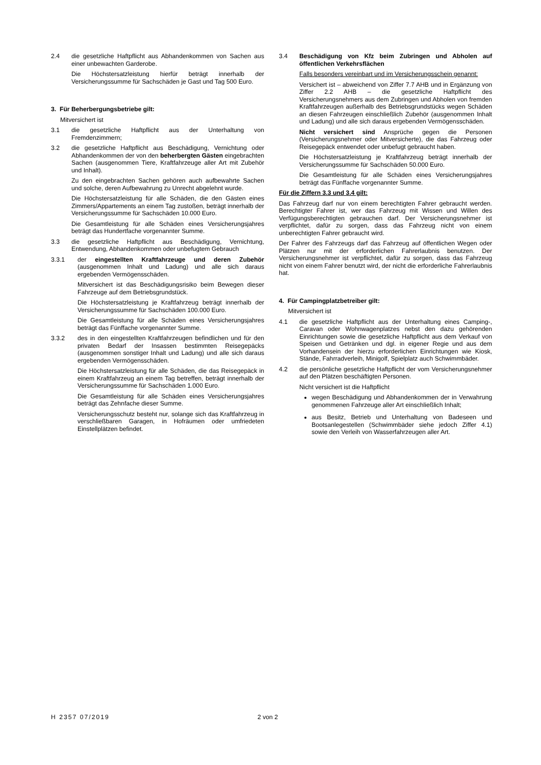2.4 die gesetzliche Haftpflicht aus Abhandenkommen von Sachen aus einer unbewachten Garderobe.
Die Höchstersatzleistung hierfür beträgt innerhalb der Versicherungssumme für Sachschäden je Gast und Tag 500 Euro.
3. Für Beherbergungsbetriebe gilt:
Mitversichert ist
3.1 die gesetzliche Haftpflicht aus der Unterhaltung von Fremdenzimmern;
3.2 die gesetzliche Haftpflicht aus Beschädigung, Vernichtung oder Abhandenkommen der von den beherbergten Gästen eingebrachten Sachen (ausgenommen Tiere, Kraftfahrzeuge aller Art mit Zubehör und Inhalt).
Zu den eingebrachten Sachen gehören auch aufbewahrte Sachen und solche, deren Aufbewahrung zu Unrecht abgelehnt wurde.
Die Höchstersatzleistung für alle Schäden, die den Gästen eines Zimmers/Appartements an einem Tag zustoßen, beträgt innerhalb der Versicherungssumme für Sachschäden 10.000 Euro.
Die Gesamtleistung für alle Schäden eines Versicherungsjahres beträgt das Hundertfache vorgenannter Summe.
3.3 die gesetzliche Haftpflicht aus Beschädigung, Vernichtung, Entwendung, Abhandenkommen oder unbefugtem Gebrauch
3.3.1 der eingestellten Kraftfahrzeuge und deren Zubehör (ausgenommen Inhalt und Ladung) und alle sich daraus ergebenden Vermögensschäden.
Mitversichert ist das Beschädigungsrisiko beim Bewegen dieser Fahrzeuge auf dem Betriebsgrundstück.
Die Höchstersatzleistung je Kraftfahrzeug beträgt innerhalb der Versicherungssumme für Sachschäden 100.000 Euro.
Die Gesamtleistung für alle Schäden eines Versicherungsjahres beträgt das Fünffache vorgenannter Summe.
3.3.2 des in den eingestellten Kraftfahrzeugen befindlichen und für den privaten Bedarf der Insassen bestimmten Reisegepäcks (ausgenommen sonstiger Inhalt und Ladung) und alle sich daraus ergebenden Vermögensschäden.
Die Höchstersatzleistung für alle Schäden, die das Reisegepäck in einem Kraftfahrzeug an einem Tag betreffen, beträgt innerhalb der Versicherungssumme für Sachschäden 1.000 Euro.
Die Gesamtleistung für alle Schäden eines Versicherungsjahres beträgt das Zehnfache dieser Summe.
Versicherungsschutz besteht nur, solange sich das Kraftfahrzeug in verschließbaren Garagen, in Hofräumen oder umfriedeten Einstellplätzen befindet.
3.4 Beschädigung von Kfz beim Zubringen und Abholen auf öffentlichen Verkehrsflächen
Falls besonders vereinbart und im Versicherungsschein genannt:
Versichert ist – abweichend von Ziffer 7.7 AHB und in Ergänzung von Ziffer 2.2 AHB – die gesetzliche Haftpflicht des Versicherungsnehmers aus dem Zubringen und Abholen von fremden Kraftfahrzeugen außerhalb des Betriebsgrundstücks wegen Schäden an diesen Fahrzeugen einschließlich Zubehör (ausgenommen Inhalt und Ladung) und alle sich daraus ergebenden Vermögensschäden.
Nicht versichert sind Ansprüche gegen die Personen (Versicherungsnehmer oder Mitversicherte), die das Fahrzeug oder Reisegepäck entwendet oder unbefugt gebraucht haben.
Die Höchstersatzleistung je Kraftfahrzeug beträgt innerhalb der Versicherungssumme für Sachschäden 50.000 Euro.
Die Gesamtleistung für alle Schäden eines Versicherungsjahres beträgt das Fünffache vorgenannter Summe.
Für die Ziffern 3.3 und 3.4 gilt:
Das Fahrzeug darf nur von einem berechtigten Fahrer gebraucht werden. Berechtigter Fahrer ist, wer das Fahrzeug mit Wissen und Willen des Verfügungsberechtigten gebrauchen darf. Der Versicherungsnehmer ist verpflichtet, dafür zu sorgen, dass das Fahrzeug nicht von einem unberechtigten Fahrer gebraucht wird.
Der Fahrer des Fahrzeugs darf das Fahrzeug auf öffentlichen Wegen oder Plätzen nur mit der erforderlichen Fahrerlaubnis benutzen. Der Versicherungsnehmer ist verpflichtet, dafür zu sorgen, dass das Fahrzeug nicht von einem Fahrer benutzt wird, der nicht die erforderliche Fahrerlaubnis hat.
4. Für Campingplatzbetreiber gilt:
Mitversichert ist
4.1 die gesetzliche Haftpflicht aus der Unterhaltung eines Camping-, Caravan oder Wohnwagenplatzes nebst den dazu gehörenden Einrichtungen sowie die gesetzliche Haftpflicht aus dem Verkauf von Speisen und Getränken und dgl. in eigener Regie und aus dem Vorhandensein der hierzu erforderlichen Einrichtungen wie Kiosk, Stände, Fahrradverleih, Minigolf, Spielplatz auch Schwimmbäder.
4.2 die persönliche gesetzliche Haftpflicht der vom Versicherungsnehmer auf den Plätzen beschäftigten Personen.
Nicht versichert ist die Haftpflicht
wegen Beschädigung und Abhandenkommen der in Verwahrung genommenen Fahrzeuge aller Art einschließlich Inhalt;
aus Besitz, Betrieb und Unterhaltung von Badeseen und Bootsanlegestellen (Schwimmbäder siehe jedoch Ziffer 4.1) sowie den Verleih von Wasserfahrzeugen aller Art.
H 2357 07/2019 2 von 2